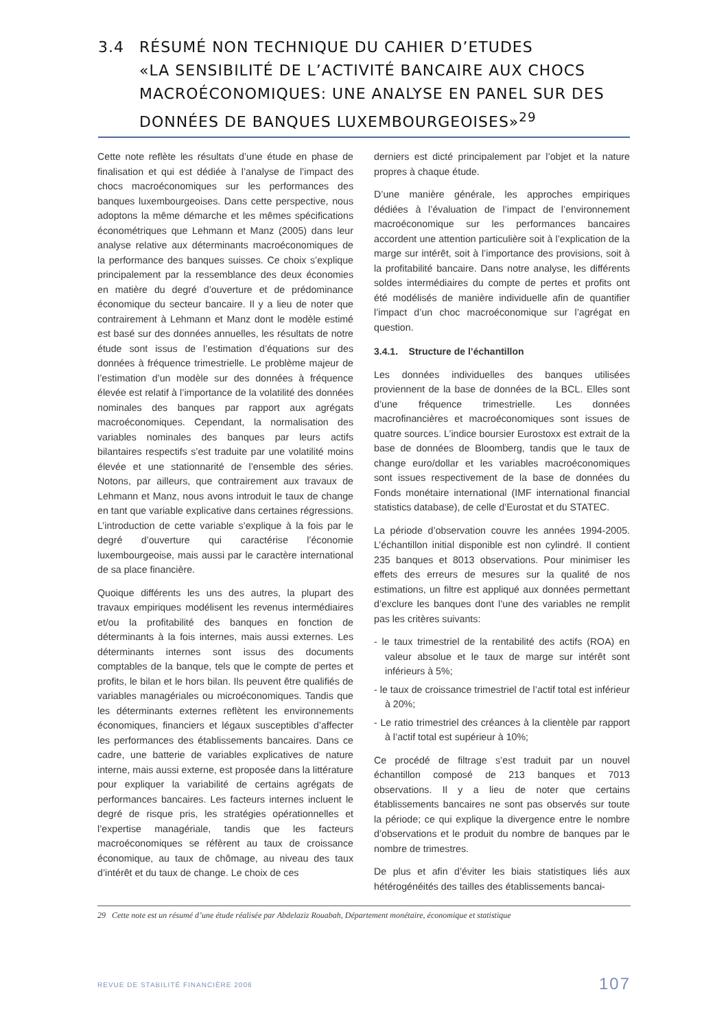3.4 RÉSUMÉ NON TECHNIQUE DU CAHIER D’ETUDES
«LA SENSIBILITÉ DE L’ACTIVITÉ BANCAIRE AUX CHOCS MACROÉCONOMIQUES: UNE ANALYSE EN PANEL SUR DES DONNÉES DE BANQUES LUXEMBOURGEOISES»<sup>29</sup>
Cette note reflète les résultats d’une étude en phase de finalisation et qui est dédiée à l’analyse de l’impact des chocs macroéconomiques sur les performances des banques luxembourgeoises. Dans cette perspective, nous adoptons la même démarche et les mêmes spécifications économétriques que Lehmann et Manz (2005) dans leur analyse relative aux déterminants macroéconomiques de la performance des banques suisses. Ce choix s’explique principalement par la ressemblance des deux économies en matière du degré d’ouverture et de prédominance économique du secteur bancaire. Il y a lieu de noter que contrairement à Lehmann et Manz dont le modèle estimé est basé sur des données annuelles, les résultats de notre étude sont issus de l’estimation d’équations sur des données à fréquence trimestrielle. Le problème majeur de l’estimation d’un modèle sur des données à fréquence élevée est relatif à l’importance de la volatilité des données nominales des banques par rapport aux agrégats macroéconomiques. Cependant, la normalisation des variables nominales des banques par leurs actifs bilantaires respectifs s’est traduite par une volatilité moins élevée et une stationnarité de l’ensemble des séries. Notons, par ailleurs, que contrairement aux travaux de Lehmann et Manz, nous avons introduit le taux de change en tant que variable explicative dans certaines régressions. L’introduction de cette variable s’explique à la fois par le degré d’ouverture qui caractérise l’économie luxembourgeoise, mais aussi par le caractère international de sa place financière.
Quoique différents les uns des autres, la plupart des travaux empiriques modélisent les revenus intermédiaires et/ou la profitabilité des banques en fonction de déterminants à la fois internes, mais aussi externes. Les déterminants internes sont issus des documents comptables de la banque, tels que le compte de pertes et profits, le bilan et le hors bilan. Ils peuvent être qualifiés de variables managériales ou microéconomiques. Tandis que les déterminants externes reflètent les environnements économiques, financiers et légaux susceptibles d’affecter les performances des établissements bancaires. Dans ce cadre, une batterie de variables explicatives de nature interne, mais aussi externe, est proposée dans la littérature pour expliquer la variabilité de certains agrégats de performances bancaires. Les facteurs internes incluent le degré de risque pris, les stratégies opérationnelles et l’expertise managériale, tandis que les facteurs macroéconomiques se réfèrent au taux de croissance économique, au taux de chômage, au niveau des taux d’intérêt et du taux de change. Le choix de ces
derniers est dicté principalement par l’objet et la nature propres à chaque étude.
D’une manière générale, les approches empiriques dédiées à l’évaluation de l’impact de l’environnement macroéconomique sur les performances bancaires accordent une attention particulière soit à l’explication de la marge sur intérêt, soit à l’importance des provisions, soit à la profitabilité bancaire. Dans notre analyse, les différents soldes intermédiaires du compte de pertes et profits ont été modélisés de manière individuelle afin de quantifier l’impact d’un choc macroéconomique sur l’agrégat en question.
3.4.1. Structure de l’échantillon
Les données individuelles des banques utilisées proviennent de la base de données de la BCL. Elles sont d’une fréquence trimestrielle. Les données macrofinancières et macroéconomiques sont issues de quatre sources. L’indice boursier Eurostoxx est extrait de la base de données de Bloomberg, tandis que le taux de change euro/dollar et les variables macroéconomiques sont issues respectivement de la base de données du Fonds monétaire international (IMF international financial statistics database), de celle d’Eurostat et du STATEC.
La période d’observation couvre les années 1994-2005. L’échantillon initial disponible est non cylindré. Il contient 235 banques et 8013 observations. Pour minimiser les effets des erreurs de mesures sur la qualité de nos estimations, un filtre est appliqué aux données permettant d’exclure les banques dont l’une des variables ne remplit pas les critères suivants:
- le taux trimestriel de la rentabilité des actifs (ROA) en valeur absolue et le taux de marge sur intérêt sont inférieurs à 5%;
- le taux de croissance trimestriel de l’actif total est inférieur à 20%;
- Le ratio trimestriel des créances à la clientèle par rapport à l’actif total est supérieur à 10%;
Ce procédé de filtrage s’est traduit par un nouvel échantillon composé de 213 banques et 7013 observations. Il y a lieu de noter que certains établissements bancaires ne sont pas observés sur toute la période; ce qui explique la divergence entre le nombre d’observations et le produit du nombre de banques par le nombre de trimestres.
De plus et afin d’éviter les biais statistiques liés aux hétérogénéités des tailles des établissements bancai-
29 Cette note est un résumé d’une étude réalisée par Abdelaziz Rouabah, Département monétaire, économique et statistique
REVUE DE STABILITÉ FINANCIÈRE 2006
107